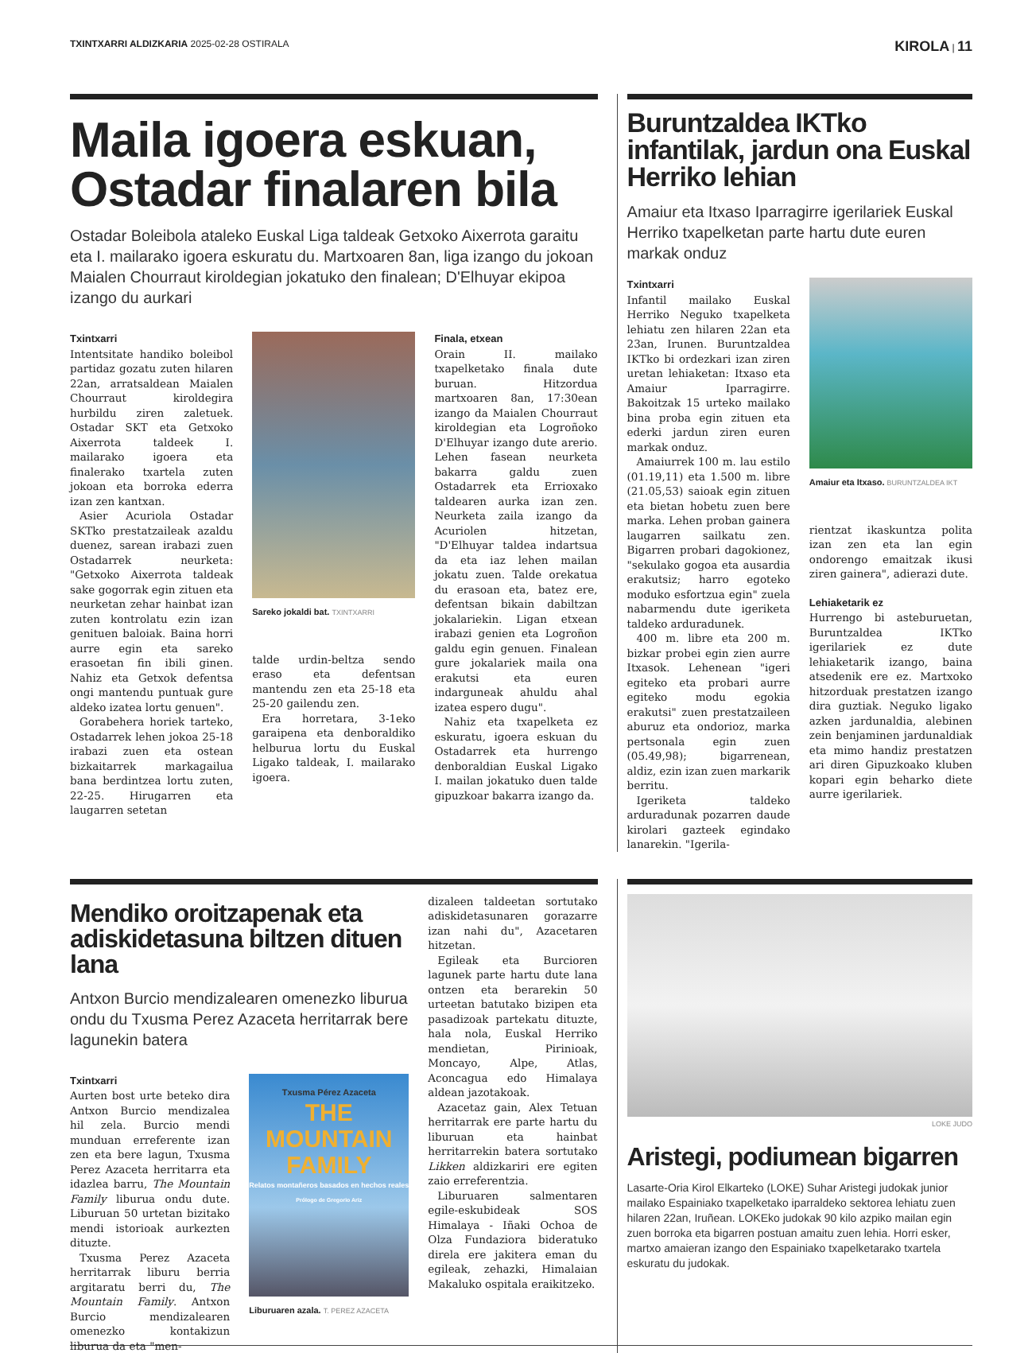TXINTXARRI ALDIZKARIA 2025-02-28 OSTIRALA
KIROLA | 11
Maila igoera eskuan, Ostadar finalaren bila
Ostadar Boleibola ataleko Euskal Liga taldeak Getxoko Aixerrota garaitu eta I. mailarako igoera eskuratu du. Martxoaren 8an, liga izango du jokoan Maialen Chourraut kiroldegian jokatuko den finalean; D'Elhuyar ekipoa izangо du aurkari
Txintxarri
Intentsitate handiko boleibol partidaz gozatu zuten hilaren 22an, arratsaldean Maialen Chourraut kiroldegira hurbildu ziren zaletuek. Ostadar SKT eta Getxoko Aixerrota taldeek I. mailarako igoera eta finalerako txartela zuten jokoan eta borroka ederra izan zen kantxan.
Asier Acuriola Ostadar SKTko prestatzaileak azaldu duenez, sarean irabazi zuen Ostadarrek neurketa: "Getxoko Aixerrota taldeak sake gogorrak egin zituen eta neurketan zehar hainbat izan zuten kontrolatu ezin izan genituen baloiak. Baina horri aurre egin eta sareko erasoetan fin ibili ginen. Nahiz eta Getxok defentsa ongi mantendu puntuak gure aldeko izatea lortu genuen".
Gorabehera horiek tarteko, Ostadarrek lehen jokoa 25-18 irabazi zuen eta ostean bizkaitarrek markagailua bana berdintzea lortu zuten, 22-25. Hirugarren eta laugarren setetan
Sareko jokaldi bat. TXINTXARRI
talde urdin-beltza sendo eraso eta defentsan mantendu zen eta 25-18 eta 25-20 gailendu zen.
Era horretara, 3-1eko garaipena eta denboraldiko helburua lortu du Euskal Ligako taldeak, I. mailarako igoera.
Finala, etxean
Orain II. mailako txapelketako finala dute buruan. Hitzordua martxoaren 8an, 17:30ean izango da Maialen Chourraut kiroldegian eta Logroñoko D'Elhuyar izango dute arerio. Lehen fasean neurketa bakarra galdu zuen Ostadarrek eta Errioxako taldearen aurka izan zen. Neurketa zaila izango da Acuriolen hitzetan, "D'Elhuyar taldea indartsua da eta iaz lehen mailan jokatu zuen. Talde orekatua du erasoan eta, batez ere, defentsan bikain dabiltzan jokalariekin. Ligan etxean irabazi genien eta Logroñon galdu egin genuen. Finalean gure jokalariek maila ona erakutsi eta euren indarguneak ahuldu ahal izatea espero dugu".
Nahiz eta txapelketa ez eskuratu, igoera eskuan du Ostadarrek eta hurrengo denboraldian Euskal Ligako I. mailan jokatuko duen talde gipuzkoar bakarra izango da.
Buruntzaldea IKTko infantilak, jardun ona Euskal Herriko lehian
Amaiur eta Itxaso Iparragirre igerilariek Euskal Herriko txapelketan parte hartu dute euren markak onduz
Txintxarri
Infantil mailako Euskal Herriko Neguko txapelketa lehiatu zen hilaren 22an eta 23an, Irunen. Buruntzaldea IKTko bi ordezkari izan ziren uretan lehiaketan: Itxaso eta Amaiur Iparragirre. Bakoitzak 15 urteko mailako bina proba egin zituen eta ederki jardun ziren euren markak onduz.
Amaiurrek 100 m. lau estilo (01.19,11) eta 1.500 m. libre (21.05,53) saioak egin zituen eta bietan hobetu zuen bere marka. Lehen proban gainera laugarren sailkatu zen. Bigarren probari dagokionez, "sekulako gogoa eta ausardia erakutsiz; harro egoteko moduko esfortzua egin" zuela nabarmendu dute igeriketa taldeko arduradunek.
400 m. libre eta 200 m. bizkar probei egin zien aurre Itxasok. Lehenean "igeri egiteko eta probari aurre egiteko modu egokia erakutsi" zuen prestatzaileen aburuz eta ondorioz, marka pertsonala egin zuen (05.49,98); bigarrenean, aldiz, ezin izan zuen markarik berritu.
Igeriketa taldeko arduradunak pozarren daude kirolari gazteek egindako lanarekin. "Igerila-
Amaiur eta Itxaso. BURUNTZALDEA IKT
rientzat ikaskuntza polita izan zen eta lan egin ondorengo emaitzak ikusi ziren gainera", adierazi dute.
Lehiaketarik ez
Hurrengo bi asteburuetan, Buruntzaldea IKTko igerilariek ez dute lehiaketarik izango, baina atsedenik ere ez. Martxoko hitzorduak prestatzen izango dira guztiak. Neguko ligako azken jardunaldia, alebinen zein benjaminen jardunaldiak eta mimo handiz prestatzen ari diren Gipuzkoako kluben kopari egin beharko diete aurre igerilariek.
Mendiko oroitzapenak eta adiskidetasuna biltzen dituen lana
Antxon Burcio mendizalearen omenezko liburua ondu du Txusma Perez Azaceta herritarrak bere lagunekin batera
Txintxarri
Aurten bost urte beteko dira Antxon Burcio mendizalea hil zela. Burcio mendi munduan erreferente izan zen eta bere lagun, Txusma Perez Azaceta herritarra eta idazlea barru, The Mountain Family liburua ondu dute. Liburuan 50 urtetan bizitako mendi istorioak aurkezten dituzte.
Txusma Perez Azaceta herritarrak liburu berria argitaratu berri du, The Mountain Family. Antxon Burcio mendizalearen omenezko kontakizun liburua da eta "men-
Txusma Pérez Azaceta
THE
MOUNTAIN
FAMILY
Relatos montañeros basados en hechos reales
Prólogo de Gregorio Ariz
Liburuaren azala. T. PEREZ AZACETA
dizaleen taldeetan sortutako adiskidetasunaren gorazarre izan nahi du", Azacetaren hitzetan.
Egileak eta Burcioren lagunek parte hartu dute lana ontzen eta berarekin 50 urteetan batutako bizipen eta pasadizoak partekatu dituzte, hala nola, Euskal Herriko mendietan, Pirinioak, Moncayo, Alpe, Atlas, Aconcagua edo Himalaya aldean jazotakoak.
Azacetaz gain, Alex Tetuan herritarrak ere parte hartu du liburuan eta hainbat herritarrekin batera sortutako Likken aldizkariri ere egiten zaio erreferentzia.
Liburuaren salmentaren egile-eskubideak SOS Himalaya - Iñaki Ochoa de Olza Fundaziora bideratuko direla ere jakitera eman du egileak, zehazki, Himalaian Makaluko ospitala eraikitzeko.
LOKE JUDO
Aristegi, podiumean bigarren
Lasarte-Oria Kirol Elkarteko (LOKE) Suhar Aristegi judokak junior mailako Espainiako txapelketako iparraldeko sektorea lehiatu zuen hilaren 22an, Iruñean. LOKEko judokak 90 kilo azpiko mailan egin zuen borroka eta bigarren postuan amaitu zuen lehia. Horri esker, martxo amaieran izango den Espainiako txapelketarako txartela eskuratu du judokak.